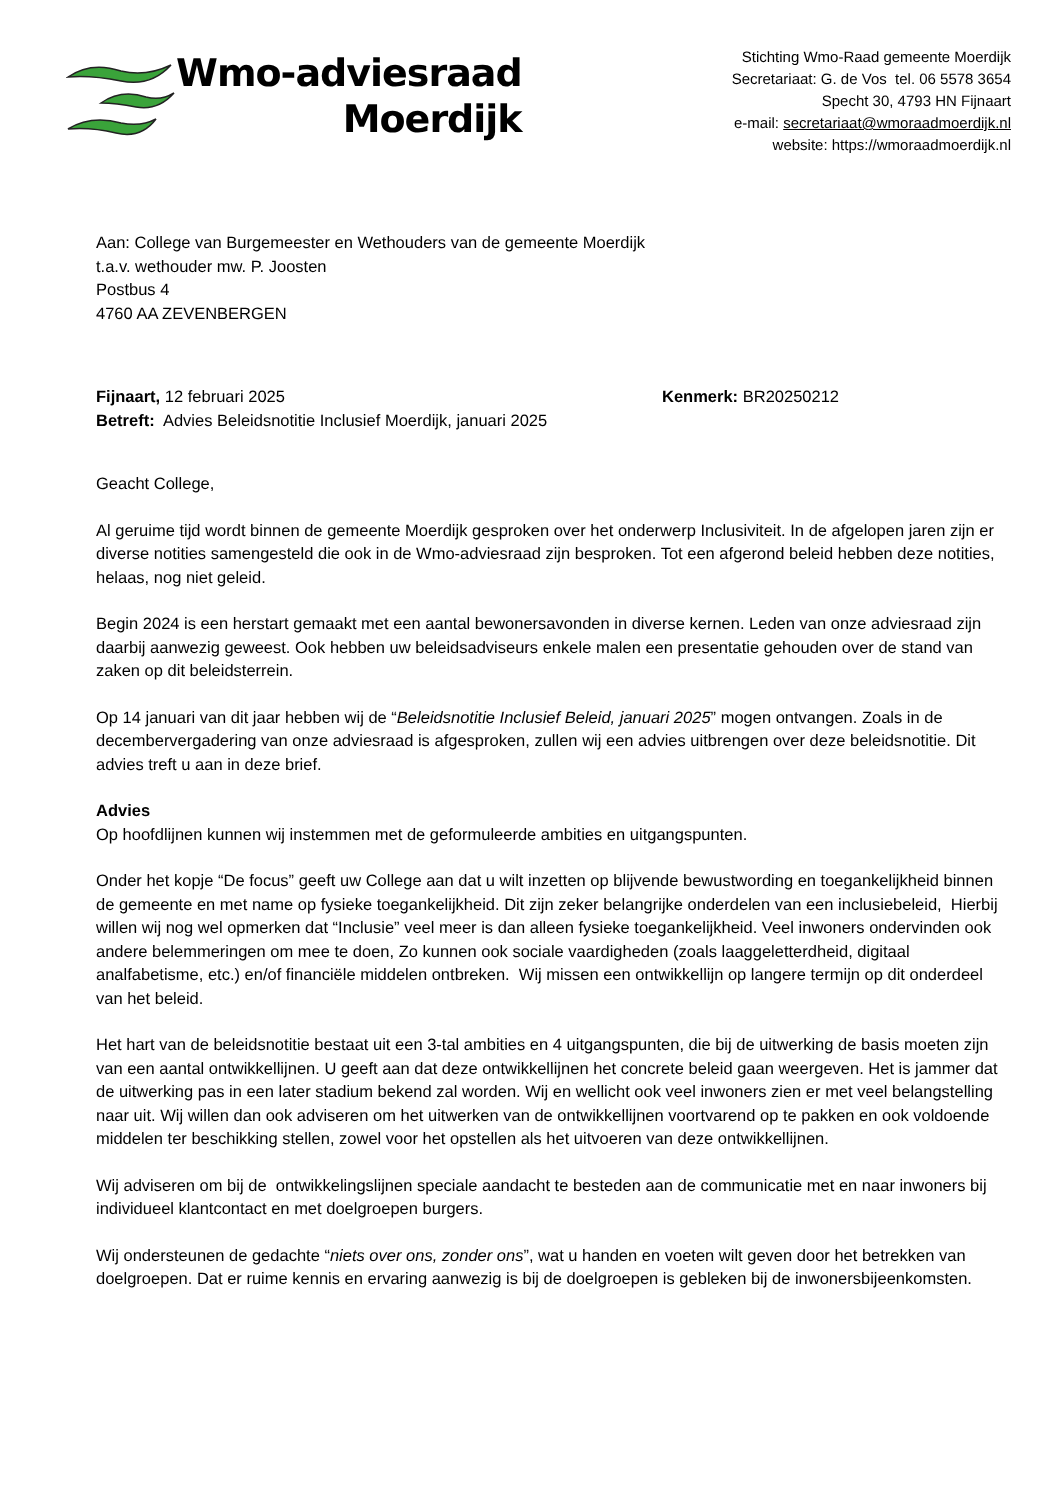Wmo-adviesraad
Moerdijk
Stichting Wmo-Raad gemeente Moerdijk
Secretariaat: G. de Vos tel. 06 5578 3654
Specht 30, 4793 HN Fijnaart
e-mail: secretariaat@wmoraadmoerdijk.nl
website: https://wmoraadmoerdijk.nl
Aan: College van Burgemeester en Wethouders van de gemeente Moerdijk
t.a.v. wethouder mw. P. Joosten
Postbus 4
4760 AA ZEVENBERGEN
Fijnaart, 12 februari 2025 Kenmerk: BR20250212
Betreft: Advies Beleidsnotitie Inclusief Moerdijk, januari 2025
Geacht College,
Al geruime tijd wordt binnen de gemeente Moerdijk gesproken over het onderwerp Inclusiviteit. In de afgelopen jaren zijn er diverse notities samengesteld die ook in de Wmo-adviesraad zijn besproken. Tot een afgerond beleid hebben deze notities, helaas, nog niet geleid.
Begin 2024 is een herstart gemaakt met een aantal bewonersavonden in diverse kernen. Leden van onze adviesraad zijn daarbij aanwezig geweest. Ook hebben uw beleidsadviseurs enkele malen een presentatie gehouden over de stand van zaken op dit beleidsterrein.
Op 14 januari van dit jaar hebben wij de “Beleidsnotitie Inclusief Beleid, januari 2025” mogen ontvangen. Zoals in de decembervergadering van onze adviesraad is afgesproken, zullen wij een advies uitbrengen over deze beleidsnotitie. Dit advies treft u aan in deze brief.
Advies
Op hoofdlijnen kunnen wij instemmen met de geformuleerde ambities en uitgangspunten.
Onder het kopje “De focus” geeft uw College aan dat u wilt inzetten op blijvende bewustwording en toegankelijkheid binnen de gemeente en met name op fysieke toegankelijkheid. Dit zijn zeker belangrijke onderdelen van een inclusiebeleid, Hierbij willen wij nog wel opmerken dat “Inclusie” veel meer is dan alleen fysieke toegankelijkheid. Veel inwoners ondervinden ook andere belemmeringen om mee te doen, Zo kunnen ook sociale vaardigheden (zoals laaggeletterdheid, digitaal analfabetisme, etc.) en/of financiële middelen ontbreken. Wij missen een ontwikkellijn op langere termijn op dit onderdeel van het beleid.
Het hart van de beleidsnotitie bestaat uit een 3-tal ambities en 4 uitgangspunten, die bij de uitwerking de basis moeten zijn van een aantal ontwikkellijnen. U geeft aan dat deze ontwikkellijnen het concrete beleid gaan weergeven. Het is jammer dat de uitwerking pas in een later stadium bekend zal worden. Wij en wellicht ook veel inwoners zien er met veel belangstelling naar uit. Wij willen dan ook adviseren om het uitwerken van de ontwikkellijnen voortvarend op te pakken en ook voldoende middelen ter beschikking stellen, zowel voor het opstellen als het uitvoeren van deze ontwikkellijnen.
Wij adviseren om bij de ontwikkelingslijnen speciale aandacht te besteden aan de communicatie met en naar inwoners bij individueel klantcontact en met doelgroepen burgers.
Wij ondersteunen de gedachte “niets over ons, zonder ons”, wat u handen en voeten wilt geven door het betrekken van doelgroepen. Dat er ruime kennis en ervaring aanwezig is bij de doelgroepen is gebleken bij de inwonersbijeenkomsten.